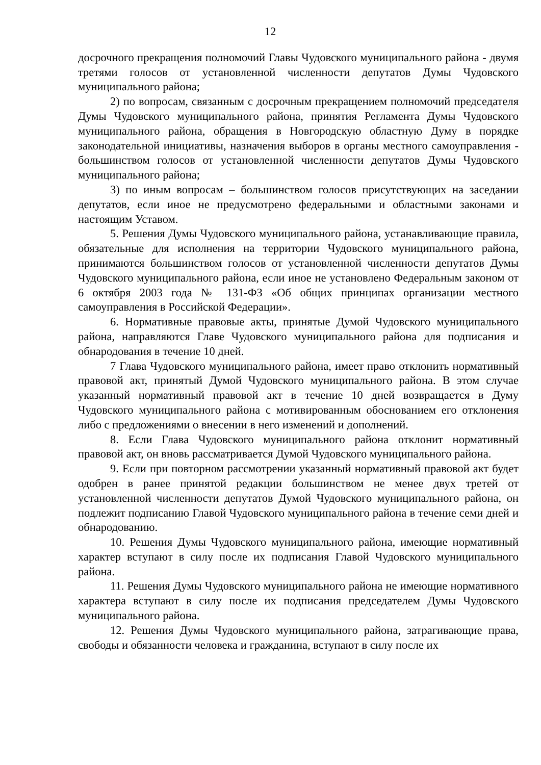12
досрочного прекращения полномочий Главы Чудовского муниципального района - двумя третями голосов от установленной численности депутатов Думы Чудовского муниципального района;
2) по вопросам, связанным с досрочным прекращением полномочий председателя Думы Чудовского муниципального района, принятия Регламента Думы Чудовского муниципального района, обращения в Новгородскую областную Думу в порядке законодательной инициативы, назначения выборов в органы местного самоуправления - большинством голосов от установленной численности депутатов Думы Чудовского муниципального района;
3) по иным вопросам – большинством голосов присутствующих на заседании депутатов, если иное не предусмотрено федеральными и областными законами и настоящим Уставом.
5. Решения Думы Чудовского муниципального района, устанавливающие правила, обязательные для исполнения на территории Чудовского муниципального района, принимаются большинством голосов от установленной численности депутатов Думы Чудовского муниципального района, если иное не установлено Федеральным законом от 6 октября 2003 года № 131-ФЗ «Об общих принципах организации местного самоуправления в Российской Федерации».
6. Нормативные правовые акты, принятые Думой Чудовского муниципального района, направляются Главе Чудовского муниципального района для подписания и обнародования в течение 10 дней.
7 Глава Чудовского муниципального района, имеет право отклонить нормативный правовой акт, принятый Думой Чудовского муниципального района. В этом случае указанный нормативный правовой акт в течение 10 дней возвращается в Думу Чудовского муниципального района с мотивированным обоснованием его отклонения либо с предложениями о внесении в него изменений и дополнений.
8. Если Глава Чудовского муниципального района отклонит нормативный правовой акт, он вновь рассматривается Думой Чудовского муниципального района.
9. Если при повторном рассмотрении указанный нормативный правовой акт будет одобрен в ранее принятой редакции большинством не менее двух третей от установленной численности депутатов Думой Чудовского муниципального района, он подлежит подписанию Главой Чудовского муниципального района в течение семи дней и обнародованию.
10. Решения Думы Чудовского муниципального района, имеющие нормативный характер вступают в силу после их подписания Главой Чудовского муниципального района.
11. Решения Думы Чудовского муниципального района не имеющие нормативного характера вступают в силу после их подписания председателем Думы Чудовского муниципального района.
12. Решения Думы Чудовского муниципального района, затрагивающие права, свободы и обязанности человека и гражданина, вступают в силу после их